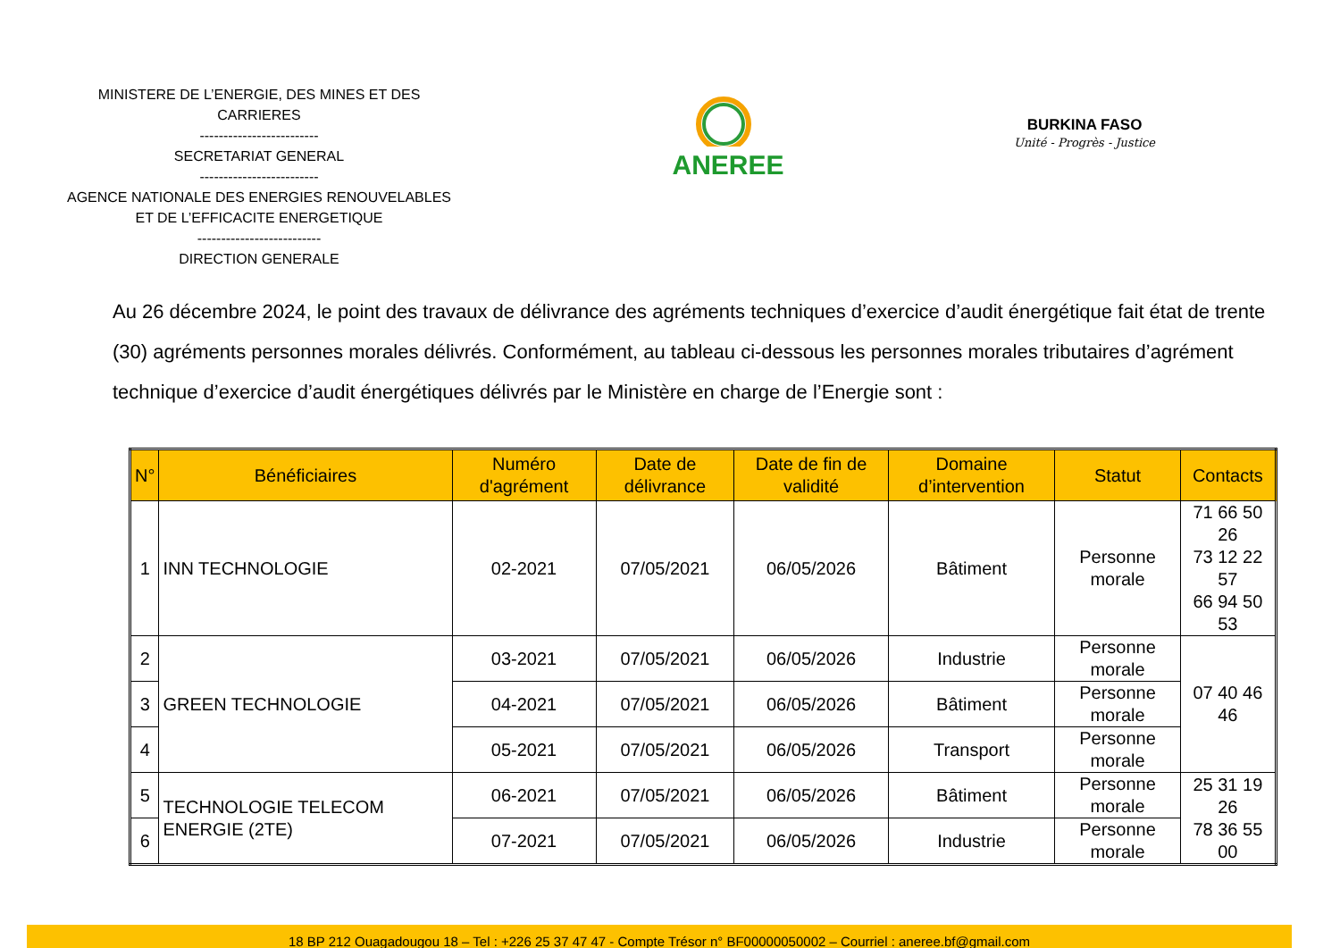MINISTERE DE L’ENERGIE, DES MINES ET DES CARRIERES
-------------------------
SECRETARIAT GENERAL
-------------------------
AGENCE NATIONALE DES ENERGIES RENOUVELABLES ET DE L’EFFICACITE ENERGETIQUE
--------------------------
DIRECTION GENERALE
ANEREE
BURKINA FASO
Unité - Progrès - Justice
Au 26 décembre 2024, le point des travaux de délivrance des agréments techniques d’exercice d’audit énergétique fait état de trente (30) agréments personnes morales délivrés. Conformément, au tableau ci-dessous les personnes morales tributaires d’agrément technique d’exercice d’audit énergétiques délivrés par le Ministère en charge de l’Energie sont :
| N° | Bénéficiaires | Numéro d'agrément | Date de délivrance | Date de fin de validité | Domaine d’intervention | Statut | Contacts |
| --- | --- | --- | --- | --- | --- | --- | --- |
| 1 | INN TECHNOLOGIE | 02-2021 | 07/05/2021 | 06/05/2026 | Bâtiment | Personne morale | 71 66 50 26 73 12 22 57 66 94 50 53 |
| 2 | GREEN TECHNOLOGIE | 03-2021 | 07/05/2021 | 06/05/2026 | Industrie | Personne morale | 07 40 46 46 |
| 3 | | 04-2021 | 07/05/2021 | 06/05/2026 | Bâtiment | Personne morale | |
| 4 | | 05-2021 | 07/05/2021 | 06/05/2026 | Transport | Personne morale | |
| 5 | TECHNOLOGIE TELECOM ENERGIE (2TE) | 06-2021 | 07/05/2021 | 06/05/2026 | Bâtiment | Personne morale | 25 31 19 26 78 36 55 00 |
| 6 | | 07-2021 | 07/05/2021 | 06/05/2026 | Industrie | Personne morale | |
18 BP 212 Ouagadougou 18 – Tel : +226 25 37 47 47 - Compte Trésor n° BF00000050002 – Courriel : aneree.bf@gmail.com